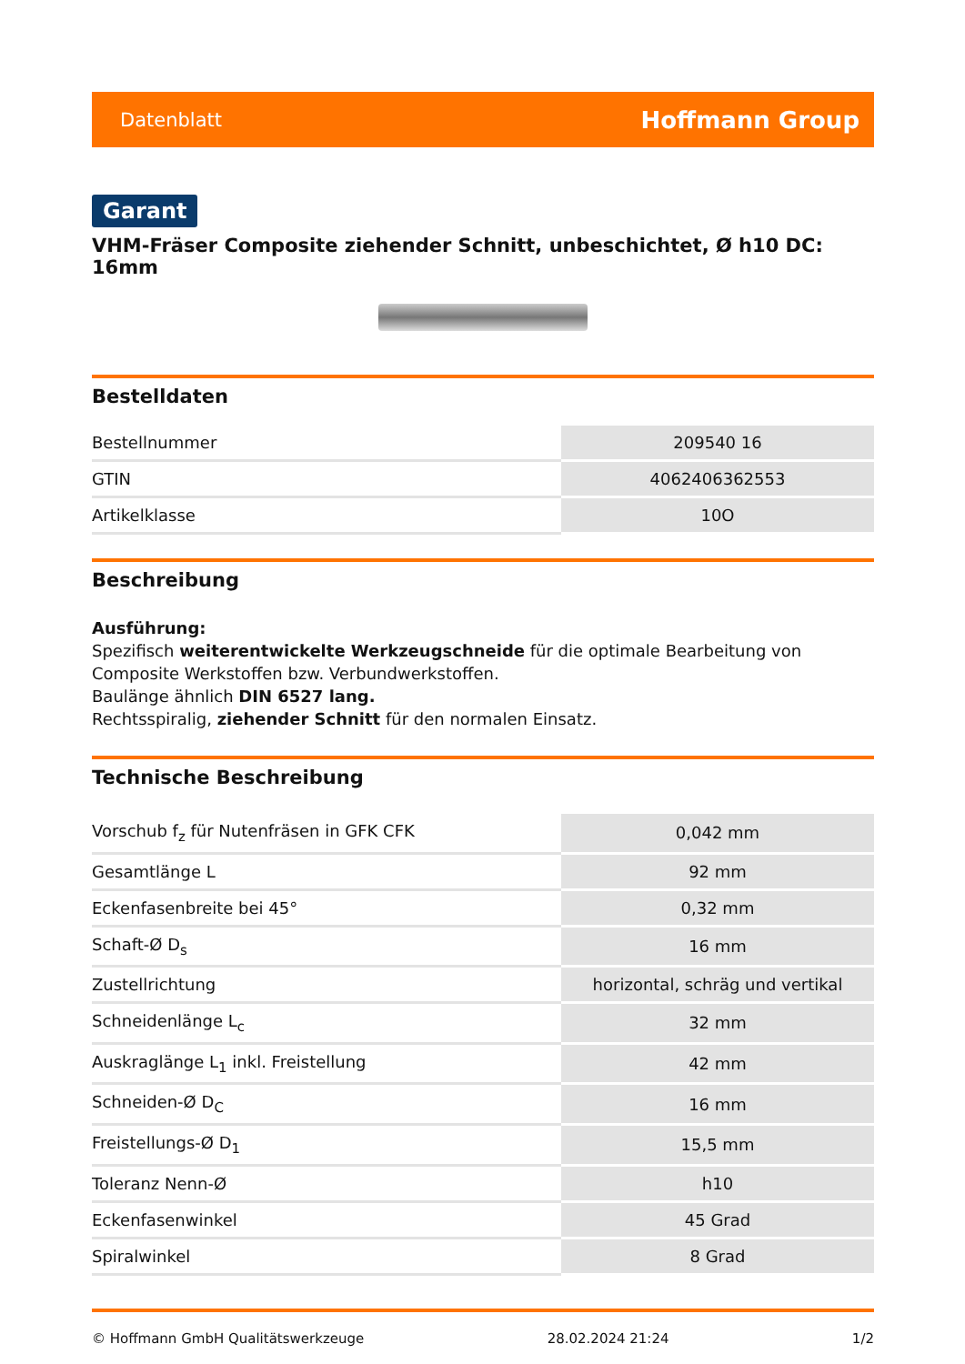Datenblatt Hoffmann Group
Garant
VHM-Fräser Composite ziehender Schnitt, unbeschichtet, Ø h10 DC: 16mm
Bestelldaten
| Bestellnummer | 209540 16 |
| GTIN | 4062406362553 |
| Artikelklasse | 10O |
Beschreibung
Ausführung:
Spezifisch weiterentwickelte Werkzeugschneide für die optimale Bearbeitung von Composite Werkstoffen bzw. Verbundwerkstoffen.
Baulänge ähnlich DIN 6527 lang.
Rechtsspiralig, ziehender Schnitt für den normalen Einsatz.
Technische Beschreibung
| Vorschub f<sub>z</sub> für Nutenfräsen in GFK CFK | 0,042 mm |
| Gesamtlänge L | 92 mm |
| Eckenfasenbreite bei 45° | 0,32 mm |
| Schaft-Ø D<sub>s</sub> | 16 mm |
| Zustellrichtung | horizontal, schräg und vertikal |
| Schneidenlänge L<sub>c</sub> | 32 mm |
| Auskraglänge L<sub>1</sub> inkl. Freistellung | 42 mm |
| Schneiden-Ø D<sub>C</sub> | 16 mm |
| Freistellungs-Ø D<sub>1</sub> | 15,5 mm |
| Toleranz Nenn-Ø | h10 |
| Eckenfasenwinkel | 45 Grad |
| Spiralwinkel | 8 Grad |
© Hoffmann GmbH Qualitätswerkzeuge 28.02.2024 21:24 1/2